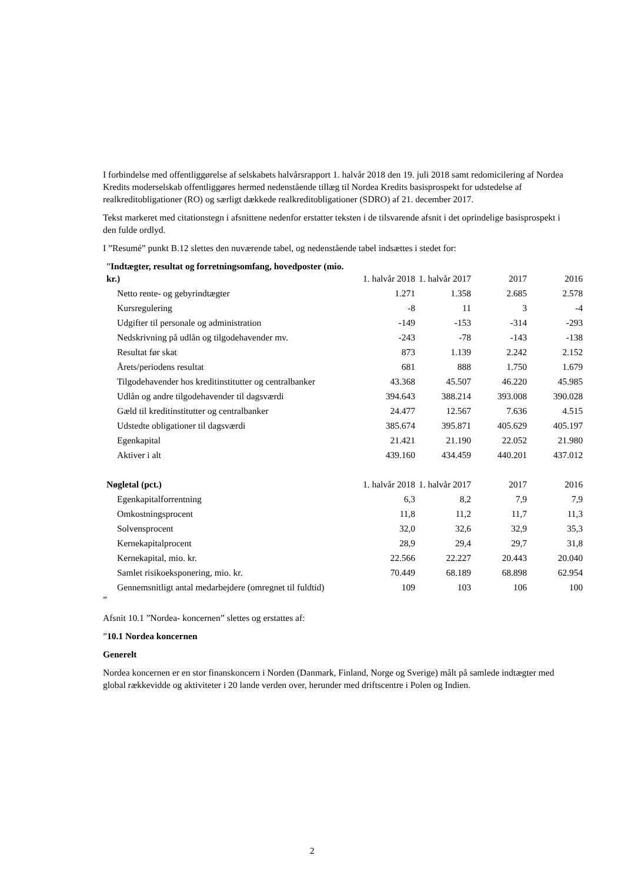I forbindelse med offentliggørelse af selskabets halvårsrapport 1. halvår 2018 den 19. juli 2018 samt redomicilering af Nordea Kredits moderselskab offentliggøres hermed nedenstående tillæg til Nordea Kredits basisprospekt for udstedelse af realkreditobligationer (RO) og særligt dækkede realkreditobligationer (SDRO) af 21. december 2017.
Tekst markeret med citationstegn i afsnittene nedenfor erstatter teksten i de tilsvarende afsnit i det oprindelige basisprospekt i den fulde ordlyd.
I ”Resumé” punkt B.12 slettes den nuværende tabel, og nedenstående tabel indsættes i stedet for:
| ” Indtægter, resultat og forretningsomfang, hovedposter (mio. kr.) | 1. halvår 2018 | 1. halvår 2017 | 2017 | 2016 |
| --- | --- | --- | --- | --- |
| Netto rente- og gebyrindtægter | 1.271 | 1.358 | 2.685 | 2.578 |
| Kursregulering | -8 | 11 | 3 | -4 |
| Udgifter til personale og administration | -149 | -153 | -314 | -293 |
| Nedskrivning på udlån og tilgodehavender mv. | -243 | -78 | -143 | -138 |
| Resultat før skat | 873 | 1.139 | 2.242 | 2.152 |
| Årets/periodens resultat | 681 | 888 | 1.750 | 1.679 |
| Tilgodehavender hos kreditinstitutter og centralbanker | 43.368 | 45.507 | 46.220 | 45.985 |
| Udlån og andre tilgodehavender til dagsværdi | 394.643 | 388.214 | 393.008 | 390.028 |
| Gæld til kreditinstitutter og centralbanker | 24.477 | 12.567 | 7.636 | 4.515 |
| Udstedte obligationer til dagsværdi | 385.674 | 395.871 | 405.629 | 405.197 |
| Egenkapital | 21.421 | 21.190 | 22.052 | 21.980 |
| Aktiver i alt | 439.160 | 434.459 | 440.201 | 437.012 |
| Nøgletal (pct.) | 1. halvår 2018 | 1. halvår 2017 | 2017 | 2016 |
| Egenkapitalforrentning | 6,3 | 8,2 | 7,9 | 7,9 |
| Omkostningsprocent | 11,8 | 11,2 | 11,7 | 11,3 |
| Solvensprocent | 32,0 | 32,6 | 32,9 | 35,3 |
| Kernekapitalprocent | 28,9 | 29,4 | 29,7 | 31,8 |
| Kernekapital, mio. kr. | 22.566 | 22.227 | 20.443 | 20.040 |
| Samlet risikoeksponering, mio. kr. | 70.449 | 68.189 | 68.898 | 62.954 |
| Gennemsnitligt antal medarbejdere (omregnet til fuldtid) | 109 | 103 | 106 | 100 |
”
Afsnit 10.1 ”Nordea- koncernen” slettes og erstattes af:
”10.1 Nordea koncernen
Generelt
Nordea koncernen er en stor finanskoncern i Norden (Danmark, Finland, Norge og Sverige) målt på samlede indtægter med global rækkevidde og aktiviteter i 20 lande verden over, herunder med driftscentre i Polen og Indien.
2